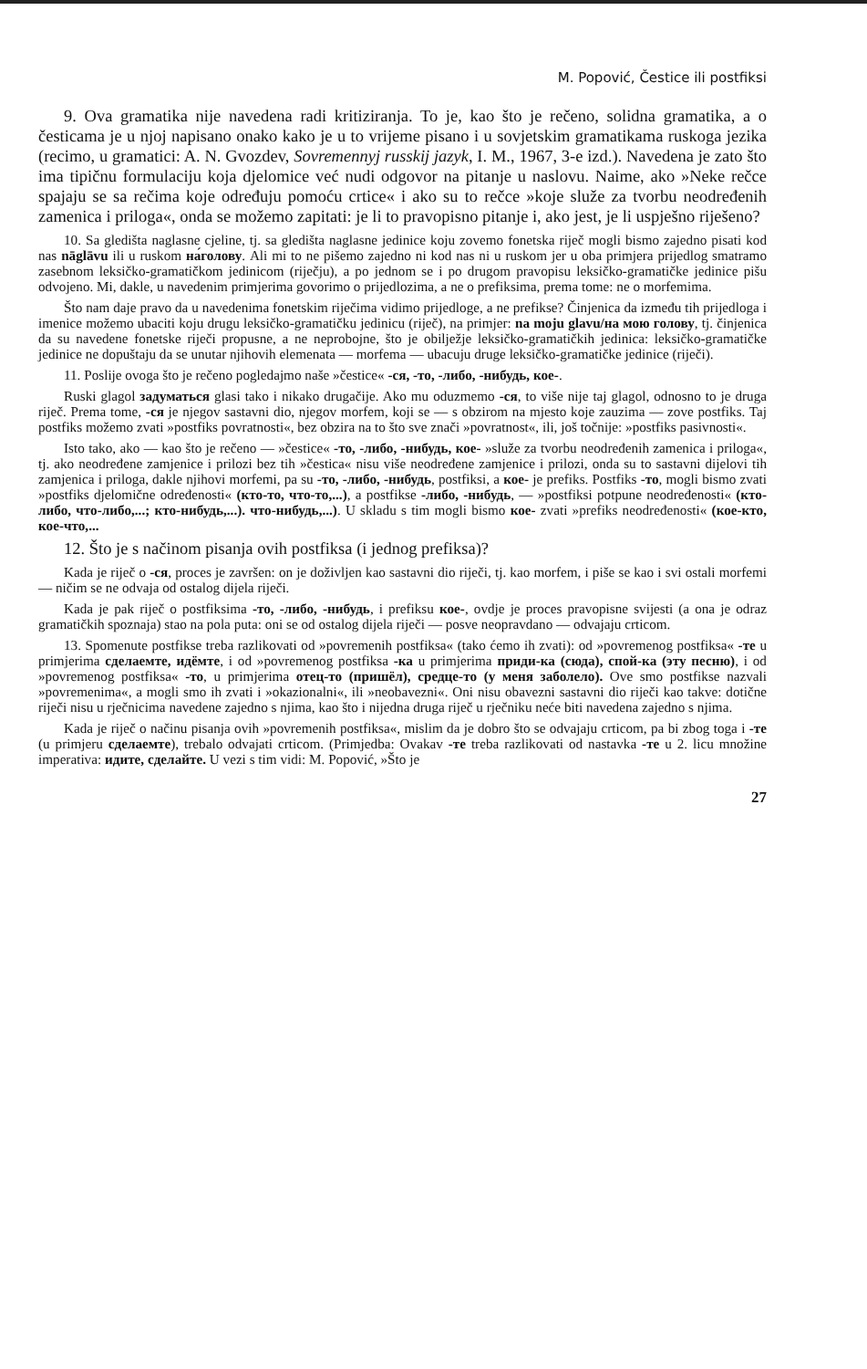M. Popović, Čestice ili postfiksi
9. Ova gramatika nije navedena radi kritiziranja. To je, kao što je rečeno, solidna gramatika, a o česticama je u njoj napisano onako kako je u to vrijeme pisano i u sovjetskim gramatikama ruskoga jezika (recimo, u gramatici: A. N. Gvozdev, Sovremennyj russkij jazyk, I. M., 1967, 3-e izd.). Navedena je zato što ima tipičnu formulaciju koja djelomice već nudi odgovor na pitanje u naslovu. Naime, ako »Neke rečce spajaju se sa rečima koje određuju pomoću crtice« i ako su to rečce »koje služe za tvorbu neodređenih zamenica i priloga«, onda se možemo zapitati: je li to pravopisno pitanje i, ako jest, je li uspješno riješeno?
10. Sa gledišta naglasne cjeline, tj. sa gledišta naglasne jedinice koju zovemo fonetska riječ mogli bismo zajedno pisati kod nas nāglāvu ili u ruskom на́голову. Ali mi to ne pišemo zajedno ni kod nas ni u ruskom jer u oba primjera prijedlog smatramo zasebnom leksičko-gramatičkom jedinicom (riječju), a po jednom se i po drugom pravopisu leksičko-gramatičke jedinice pišu odvojeno. Mi, dakle, u navedenim primjerima govorimo o prijedlozima, a ne o prefiksima, prema tome: ne o morfemima.
Što nam daje pravo da u navedenima fonetskim riječima vidimo prijedloge, a ne prefikse? Činjenica da između tih prijedloga i imenice možemo ubaciti koju drugu leksičko-gramatičku jedinicu (riječ), na primjer: na moju glavu/на мою голову, tj. činjenica da su navedene fonetske riječi propusne, a ne neprobojne, što je obilježje leksičko-gramatičkih jedinica: leksičko-gramatičke jedinice ne dopuštaju da se unutar njihovih elemenata — morfema — ubacuju druge leksičko-gramatičke jedinice (riječi).
11. Poslije ovoga što je rečeno pogledajmo naše »čestice« -ся, -то, -либо, -нибудь, кое-.
Ruski glagol задуматься glasi tako i nikako drugačije. Ako mu oduzmemo -ся, to više nije taj glagol, odnosno to je druga riječ. Prema tome, -ся je njegov sastavni dio, njegov morfem, koji se — s obzirom na mjesto koje zauzima — zove postfiks. Taj postfiks možemo zvati »postfiks povratnosti«, bez obzira na to što sve znači »povratnost«, ili, još točnije: »postfiks pasivnosti«.
Isto tako, ako — kao što je rečeno — »čestice« -то, -либо, -нибудь, кое- »služe za tvorbu neodređenih zamenica i priloga«, tj. ako neodređene zamjenice i prilozi bez tih »čestica« nisu više neodređene zamjenice i prilozi, onda su to sastavni dijelovi tih zamjenica i priloga, dakle njihovi morfemi, pa su -то, -либо, -нибудь, postfiksi, a кое- je prefiks. Postfiks -то, mogli bismo zvati »postfiks djelomične određenosti« (кто-то, что-то,...), a postfikse -либо, -нибудь, — »postfiksi potpune neodređenosti« (кто-либо, что-либо,...; кто-нибудь,...). что-нибудь,...). U skladu s tim mogli bismo кое- zvati »prefiks neodređenosti« (кое-кто, кое-что,...
12. Što je s načinom pisanja ovih postfiksa (i jednog prefiksa)?
Kada je riječ o -ся, proces je završen: on je doživljen kao sastavni dio riječi, tj. kao morfem, i piše se kao i svi ostali morfemi — ničim se ne odvaja od ostalog dijela riječi.
Kada je pak riječ o postfiksima -то, -либо, -нибудь, i prefiksu кое-, ovdje je proces pravopisne svijesti (a ona je odraz gramatičkih spoznaja) stao na pola puta: oni se od ostalog dijela riječi — posve neopravdano — odvajaju crticom.
13. Spomenute postfikse treba razlikovati od »povremenih postfiksa« (tako ćemo ih zvati): od »povremenog postfiksa« -те u primjerima сделаемте, идёмте, i od »povremenog postfiksa -ка u primjerima приди-ка (сюда), спой-ка (эту песню), i od »povremenog postfiksa« -то, u primjerima отец-то (пришёл), средце-то (у меня заболело). Ove smo postfikse nazvali »povremenima«, a mogli smo ih zvati i »okazionalni«, ili »neobavezni«. Oni nisu obavezni sastavni dio riječi kao takve: dotične riječi nisu u rječnicima navedene zajedno s njima, kao što i nijedna druga riječ u rječniku neće biti navedena zajedno s njima.
Kada je riječ o načinu pisanja ovih »povremenih postfiksa«, mislim da je dobro što se odvajaju crticom, pa bi zbog toga i -те (u primjeru сделаемте), trebalo odvajati crticom. (Primjedba: Ovakav -те treba razlikovati od nastavka -те u 2. licu množine imperativa: идите, сделайте. U vezi s tim vidi: M. Popović, »Što je
27